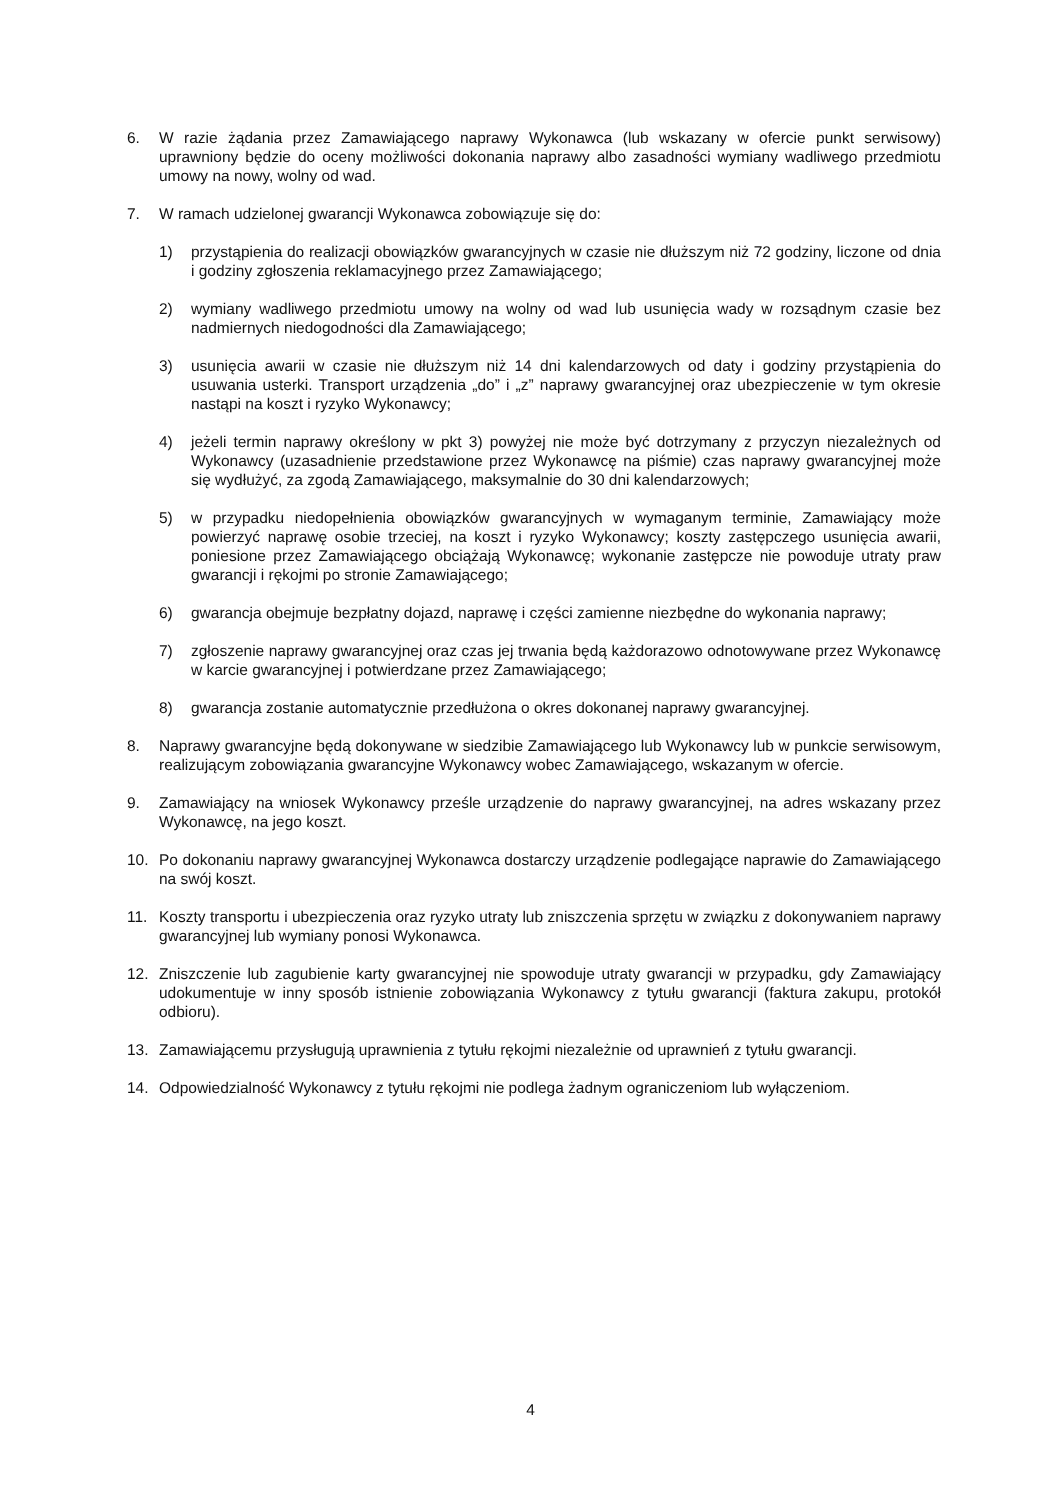6. W razie żądania przez Zamawiającego naprawy Wykonawca (lub wskazany w ofercie punkt serwisowy) uprawniony będzie do oceny możliwości dokonania naprawy albo zasadności wymiany wadliwego przedmiotu umowy na nowy, wolny od wad.
7. W ramach udzielonej gwarancji Wykonawca zobowiązuje się do:
1) przystąpienia do realizacji obowiązków gwarancyjnych w czasie nie dłuższym niż 72 godziny, liczone od dnia i godziny zgłoszenia reklamacyjnego przez Zamawiającego;
2) wymiany wadliwego przedmiotu umowy na wolny od wad lub usunięcia wady w rozsądnym czasie bez nadmiernych niedogodności dla Zamawiającego;
3) usunięcia awarii w czasie nie dłuższym niż 14 dni kalendarzowych od daty i godziny przystąpienia do usuwania usterki. Transport urządzenia „do” i „z” naprawy gwarancyjnej oraz ubezpieczenie w tym okresie nastąpi na koszt i ryzyko Wykonawcy;
4) jeżeli termin naprawy określony w pkt 3) powyżej nie może być dotrzymany z przyczyn niezależnych od Wykonawcy (uzasadnienie przedstawione przez Wykonawcę na piśmie) czas naprawy gwarancyjnej może się wydłużyć, za zgodą Zamawiającego, maksymalnie do 30 dni kalendarzowych;
5) w przypadku niedopełnienia obowiązków gwarancyjnych w wymaganym terminie, Zamawiający może powierzyć naprawę osobie trzeciej, na koszt i ryzyko Wykonawcy; koszty zastępczego usunięcia awarii, poniesione przez Zamawiającego obciążają Wykonawcę; wykonanie zastępcze nie powoduje utraty praw gwarancji i rękojmi po stronie Zamawiającego;
6) gwarancja obejmuje bezpłatny dojazd, naprawę i części zamienne niezbędne do wykonania naprawy;
7) zgłoszenie naprawy gwarancyjnej oraz czas jej trwania będą każdorazowo odnotowywane przez Wykonawcę w karcie gwarancyjnej i potwierdzane przez Zamawiającego;
8) gwarancja zostanie automatycznie przedłużona o okres dokonanej naprawy gwarancyjnej.
8. Naprawy gwarancyjne będą dokonywane w siedzibie Zamawiającego lub Wykonawcy lub w punkcie serwisowym, realizującym zobowiązania gwarancyjne Wykonawcy wobec Zamawiającego, wskazanym w ofercie.
9. Zamawiający na wniosek Wykonawcy prześle urządzenie do naprawy gwarancyjnej, na adres wskazany przez Wykonawcę, na jego koszt.
10. Po dokonaniu naprawy gwarancyjnej Wykonawca dostarczy urządzenie podlegające naprawie do Zamawiającego na swój koszt.
11. Koszty transportu i ubezpieczenia oraz ryzyko utraty lub zniszczenia sprzętu w związku z dokonywaniem naprawy gwarancyjnej lub wymiany ponosi Wykonawca.
12. Zniszczenie lub zagubienie karty gwarancyjnej nie spowoduje utraty gwarancji w przypadku, gdy Zamawiający udokumentuje w inny sposób istnienie zobowiązania Wykonawcy z tytułu gwarancji (faktura zakupu, protokół odbioru).
13. Zamawiającemu przysługują uprawnienia z tytułu rękojmi niezależnie od uprawnień z tytułu gwarancji.
14. Odpowiedzialność Wykonawcy z tytułu rękojmi nie podlega żadnym ograniczeniom lub wyłączeniom.
4